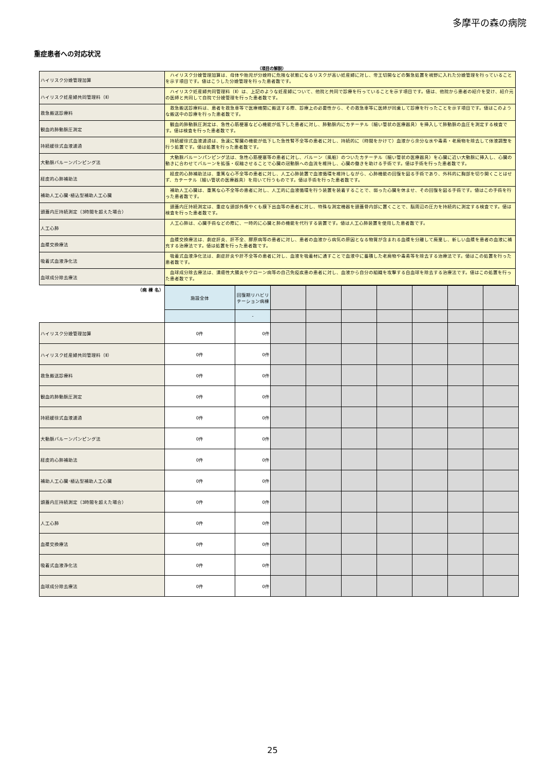多摩平の森の病院
重症患者への対応状況
（項目の解説）
| ハイリスク分娩管理加算 | ハイリスク分娩管理加算は、母体や胎児が分娩時に危険な状態になるリスクが高い妊産婦に対し、帝王切開などの緊急処置を視野に入れた分娩管理を行っていることを示す項目です。値はこうした分娩管理を行った患者数です。 |
| ハイリスク妊産婦共同管理料（Ⅱ） | ハイリスク妊産婦共同管理料（Ⅱ）は、上記のような妊産婦について、他院と共同で診療を行っていることを示す項目です。値は、他院から患者の紹介を受け、紹介元の医師と共同して自院で分娩管理を行った患者数です。 |
| 救急搬送診療料 | 救急搬送診療料は、患者を救急車等で医療機関に搬送する際、診療上の必要性から、その救急車等に医師が同乗して診療を行ったことを示す項目です。値はこのような搬送中の診療を行った患者数です。 |
| 観血的肺動脈圧測定 | 観血的肺動脈圧測定は、急性心筋梗塞など心機能が低下した患者に対し、肺動脈内にカテーテル（細い管状の医療器具）を挿入して肺動脈の血圧を測定する検査です。値は検査を行った患者数です。 |
| 持続緩徐式血液濾過 | 持続緩徐式血液濾過は、急速に腎臓の機能が低下した急性腎不全等の患者に対し、持続的に（時間をかけて）血液から余分な水や毒素・老廃物を除去して体液調整を行う処置です。値は処置を行った患者数です。 |
| 大動脈バルーンパンピング法 | 大動脈バルーンパンピング法は、急性心筋梗塞等の患者に対し、バルーン（風船）のついたカテーテル（細い管状の医療器具）を心臓に近い大動脈に挿入し、心臓の動きに合わせてバルーンを拡張・収縮させることで心臓の冠動脈への血流を維持し、心臓の働きを助ける手術です。値は手術を行った患者数です。 |
| 経皮的心肺補助法 | 経皮的心肺補助法は、重篤な心不全等の患者に対し、人工心肺装置で血液循環を維持しながら、心肺機能の回復を図る手術であり、外科的に胸部を切り開くことはせず、カテーテル（細い管状の医療器具）を用いて行うものです。値は手術を行った患者数です。 |
| 補助人工心臓･植込型補助人工心臓 | 補助人工心臓は、重篤な心不全等の患者に対し、人工的に血液循環を行う装置を装着することで、弱った心臓を休ませ、その回復を図る手術です。値はこの手術を行った患者数です。 |
| 頭蓋内圧持続測定（3時間を超えた場合） | 頭蓋内圧持続測定は、重症な頭部外傷やくも膜下出血等の患者に対し、特殊な測定機器を頭蓋骨内部に置くことで、脳周辺の圧力を持続的に測定する検査です。値は検査を行った患者数です。 |
| 人工心肺 | 人工心肺は、心臓手術などの際に、一時的に心臓と肺の機能を代行する装置です。値は人工心肺装置を使用した患者数です。 |
| 血漿交換療法 | 血漿交換療法は、劇症肝炎、肝不全、膠原病等の患者に対し、患者の血液から病気の原因となる物質が含まれる血漿を分離して廃棄し、新しい血漿を患者の血液に補充する治療法です。値は処置を行った患者数です。 |
| 吸着式血液浄化法 | 吸着式血液浄化法は、劇症肝炎や肝不全等の患者に対し、血液を吸着材に通すことで血液中に蓄積した老廃物や毒素等を除去する治療法です。値はこの処置を行った患者数です。 |
| 血球成分除去療法 | 血球成分除去療法は、潰瘍性大腸炎やクローン病等の自己免疫疾患の患者に対し、血液から自分の組織を攻撃する白血球を除去する治療法です。値はこの処置を行った患者数です。 |
| （病 棟 名） | 施設全体 | 回復期リハビリテーション病棟 | | | | | | | |
| | | - | | | | | | | |
| ハイリスク分娩管理加算 | 0件 | 0件 | | | | | | | |
| ハイリスク妊産婦共同管理料（Ⅱ） | 0件 | 0件 | | | | | | | |
| 救急搬送診療料 | 0件 | 0件 | | | | | | | |
| 観血的肺動脈圧測定 | 0件 | 0件 | | | | | | | |
| 持続緩徐式血液濾過 | 0件 | 0件 | | | | | | | |
| 大動脈バルーンパンピング法 | 0件 | 0件 | | | | | | | |
| 経皮的心肺補助法 | 0件 | 0件 | | | | | | | |
| 補助人工心臓･植込型補助人工心臓 | 0件 | 0件 | | | | | | | |
| 頭蓋内圧持続測定（3時間を超えた場合） | 0件 | 0件 | | | | | | | |
| 人工心肺 | 0件 | 0件 | | | | | | | |
| 血漿交換療法 | 0件 | 0件 | | | | | | | |
| 吸着式血液浄化法 | 0件 | 0件 | | | | | | | |
| 血球成分除去療法 | 0件 | 0件 | | | | | | | |
25